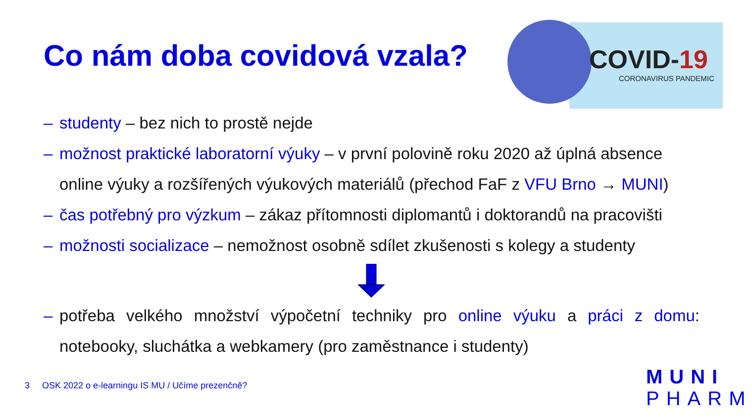Co nám doba covidová vzala?
COVID-19
CORONAVIRUS PANDEMIC
– studenty – bez nich to prostě nejde
– možnost praktické laboratorní výuky – v první polovině roku 2020 až úplná absence online výuky a rozšířených výukových materiálů (přechod FaF z VFU Brno → MUNI)
– čas potřebný pro výzkum – zákaz přítomnosti diplomantů i doktorandů na pracovišti
– možnosti socializace – nemožnost osobně sdílet zkušenosti s kolegy a studenty
– potřeba velkého množství výpočetní techniky pro online výuku a práci z domu: notebooky, sluchátka a webkamery (pro zaměstnance i studenty)
3 OSK 2022 o e-learningu IS MU / Učíme prezenčně?
MUNI
PHARM